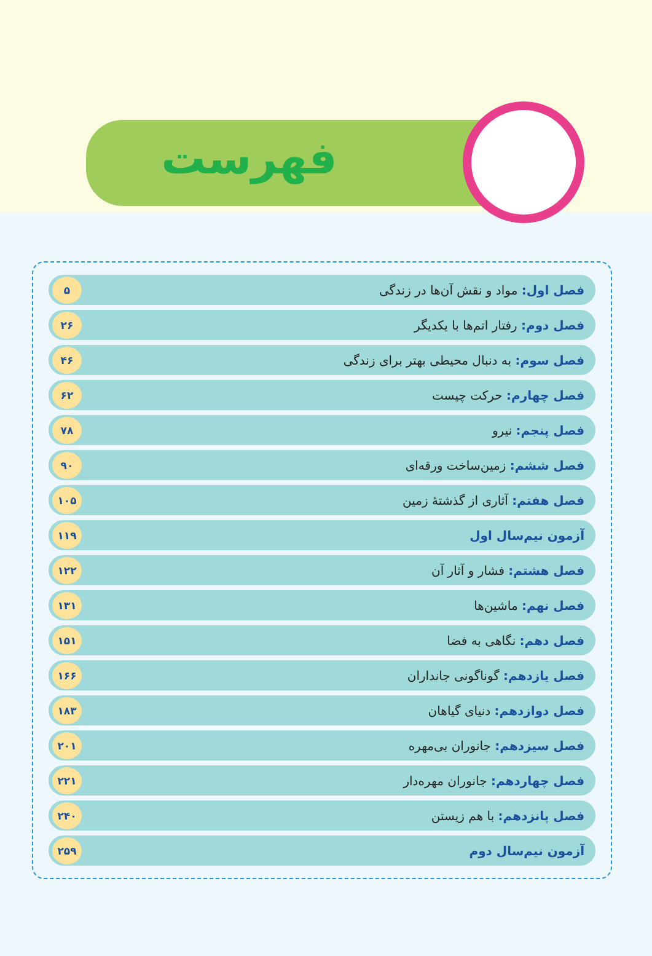فهرست
فصل اول: مواد و نقش آن‌ها در زندگی ۵
فصل دوم: رفتار اتم‌ها با یکدیگر ۲۶
فصل سوم: به دنبال محیطی بهتر برای زندگی ۴۶
فصل چهارم: حرکت چیست ۶۲
فصل پنجم: نیرو ۷۸
فصل ششم: زمین‌ساخت ورقه‌ای ۹۰
فصل هفتم: آثاری از گذشتهٔ زمین ۱۰۵
آزمون نیم‌سال اول ۱۱۹
فصل هشتم: فشار و آثار آن ۱۲۲
فصل نهم: ماشین‌ها ۱۳۱
فصل دهم: نگاهی به فضا ۱۵۱
فصل یازدهم: گوناگونی جانداران ۱۶۶
فصل دوازدهم: دنیای گیاهان ۱۸۳
فصل سیزدهم: جانوران بی‌مهره ۲۰۱
فصل چهاردهم: جانوران مهره‌دار ۲۲۱
فصل پانزدهم: با هم زیستن ۲۴۰
آزمون نیم‌سال دوم ۲۵۹